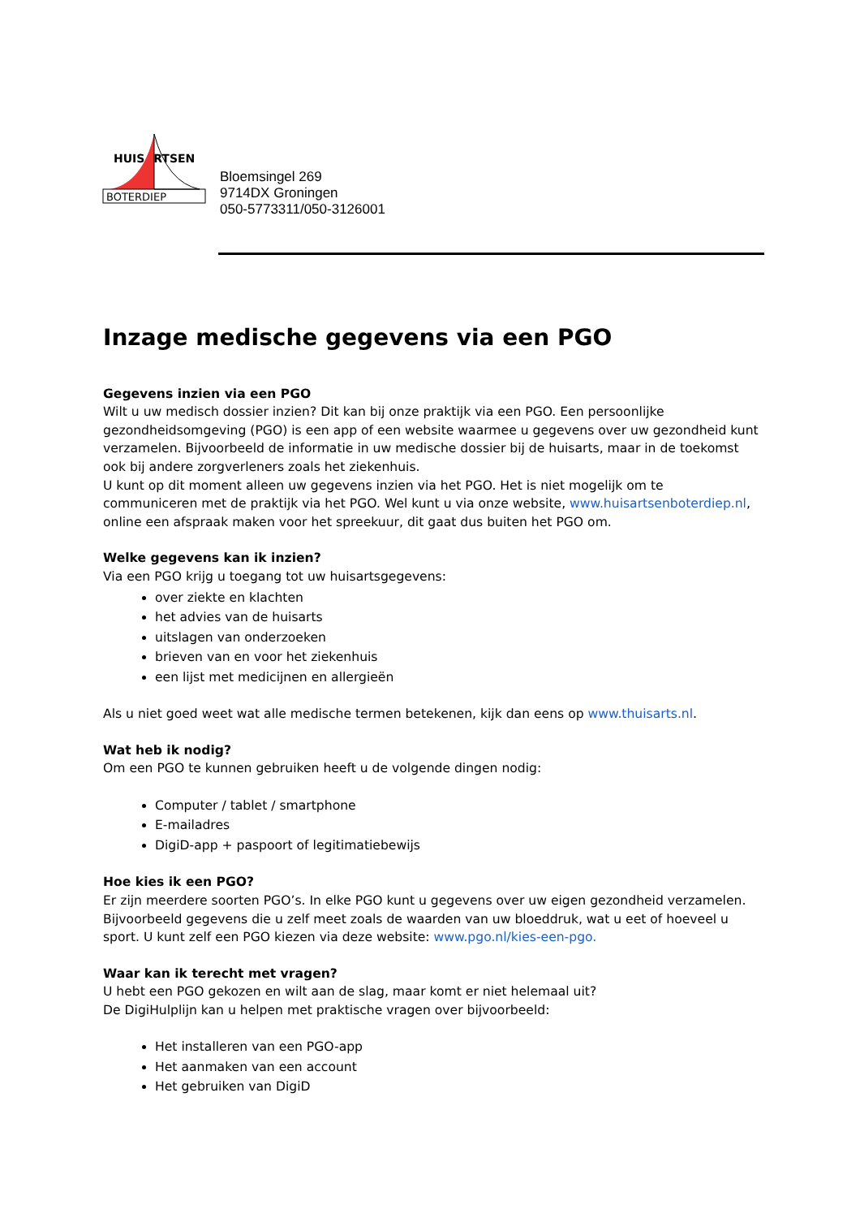HUISARTSEN
BOTERDIEP
Bloemsingel 269
9714DX Groningen
050-5773311/050-3126001
Inzage medische gegevens via een PGO
Gegevens inzien via een PGO
Wilt u uw medisch dossier inzien? Dit kan bij onze praktijk via een PGO. Een persoonlijke gezondheidsomgeving (PGO) is een app of een website waarmee u gegevens over uw gezondheid kunt verzamelen. Bijvoorbeeld de informatie in uw medische dossier bij de huisarts, maar in de toekomst ook bij andere zorgverleners zoals het ziekenhuis.
U kunt op dit moment alleen uw gegevens inzien via het PGO. Het is niet mogelijk om te communiceren met de praktijk via het PGO. Wel kunt u via onze website, www.huisartsenboterdiep.nl, online een afspraak maken voor het spreekuur, dit gaat dus buiten het PGO om.
Welke gegevens kan ik inzien?
Via een PGO krijg u toegang tot uw huisartsgegevens:
over ziekte en klachten
het advies van de huisarts
uitslagen van onderzoeken
brieven van en voor het ziekenhuis
een lijst met medicijnen en allergieën
Als u niet goed weet wat alle medische termen betekenen, kijk dan eens op www.thuisarts.nl.
Wat heb ik nodig?
Om een PGO te kunnen gebruiken heeft u de volgende dingen nodig:
Computer / tablet / smartphone
E-mailadres
DigiD-app + paspoort of legitimatiebewijs
Hoe kies ik een PGO?
Er zijn meerdere soorten PGO’s. In elke PGO kunt u gegevens over uw eigen gezondheid verzamelen. Bijvoorbeeld gegevens die u zelf meet zoals de waarden van uw bloeddruk, wat u eet of hoeveel u sport. U kunt zelf een PGO kiezen via deze website: www.pgo.nl/kies-een-pgo.
Waar kan ik terecht met vragen?
U hebt een PGO gekozen en wilt aan de slag, maar komt er niet helemaal uit?
De DigiHulplijn kan u helpen met praktische vragen over bijvoorbeeld:
Het installeren van een PGO-app
Het aanmaken van een account
Het gebruiken van DigiD